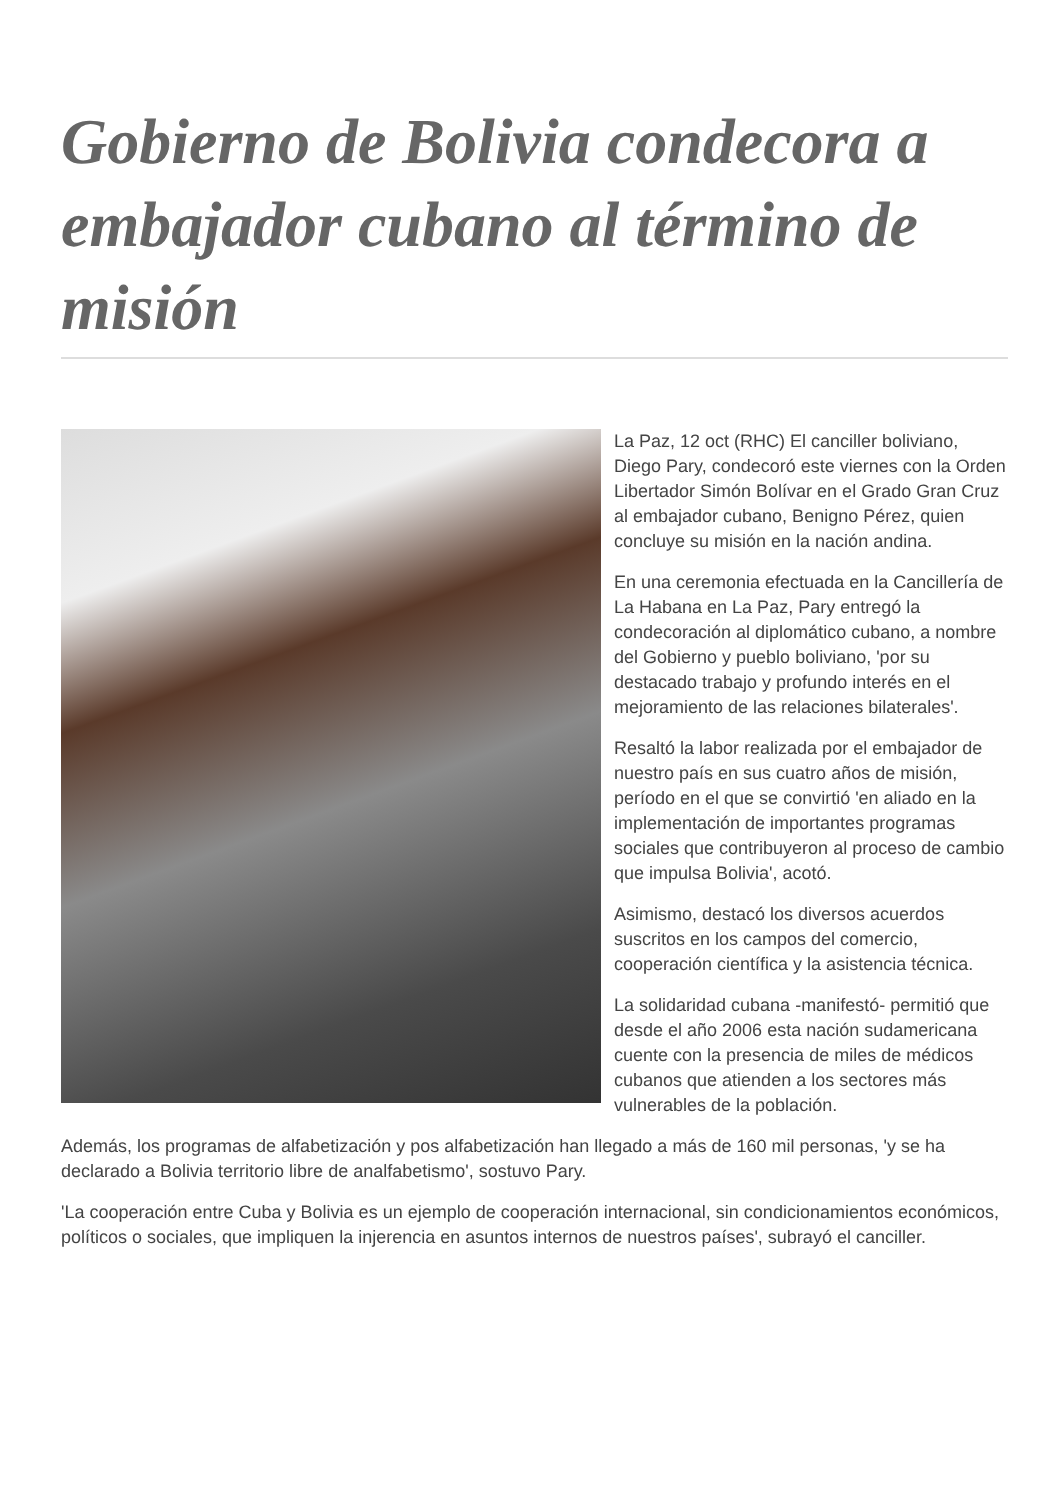Gobierno de Bolivia condecora a embajador cubano al término de misión
La Paz, 12 oct (RHC) El canciller boliviano, Diego Pary, condecoró este viernes con la Orden Libertador Simón Bolívar en el Grado Gran Cruz al embajador cubano, Benigno Pérez, quien concluye su misión en la nación andina.
En una ceremonia efectuada en la Cancillería de La Habana en La Paz, Pary entregó la condecoración al diplomático cubano, a nombre del Gobierno y pueblo boliviano, 'por su destacado trabajo y profundo interés en el mejoramiento de las relaciones bilaterales'.
Resaltó la labor realizada por el embajador de nuestro país en sus cuatro años de misión, período en el que se convirtió 'en aliado en la implementación de importantes programas sociales que contribuyeron al proceso de cambio que impulsa Bolivia', acotó.
Asimismo, destacó los diversos acuerdos suscritos en los campos del comercio, cooperación científica y la asistencia técnica.
La solidaridad cubana -manifestó- permitió que desde el año 2006 esta nación sudamericana cuente con la presencia de miles de médicos cubanos que atienden a los sectores más vulnerables de la población.
Además, los programas de alfabetización y pos alfabetización han llegado a más de 160 mil personas, 'y se ha declarado a Bolivia territorio libre de analfabetismo', sostuvo Pary.
'La cooperación entre Cuba y Bolivia es un ejemplo de cooperación internacional, sin condicionamientos económicos, políticos o sociales, que impliquen la injerencia en asuntos internos de nuestros países', subrayó el canciller.